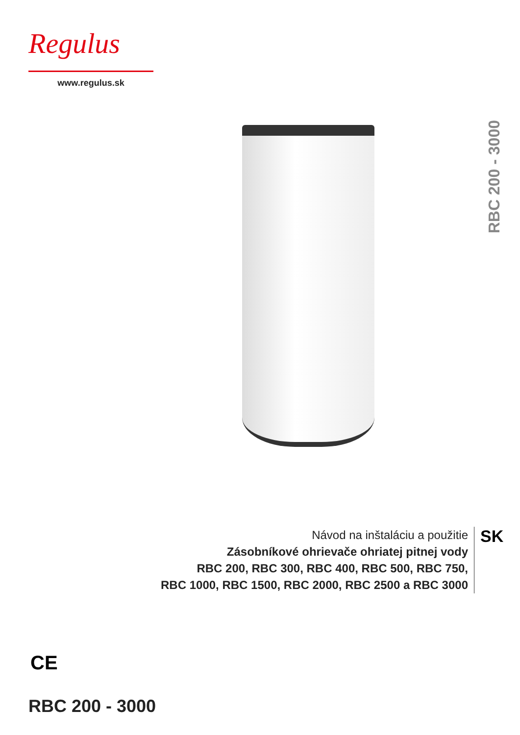Regulus
www.regulus.sk
RBC 200 - 3000
Návod na inštaláciu a použitie
Zásobníkové ohrievače ohriatej pitnej vody
RBC 200, RBC 300, RBC 400, RBC 500, RBC 750,
RBC 1000, RBC 1500, RBC 2000, RBC 2500 a RBC 3000
SK
CE
RBC 200 - 3000